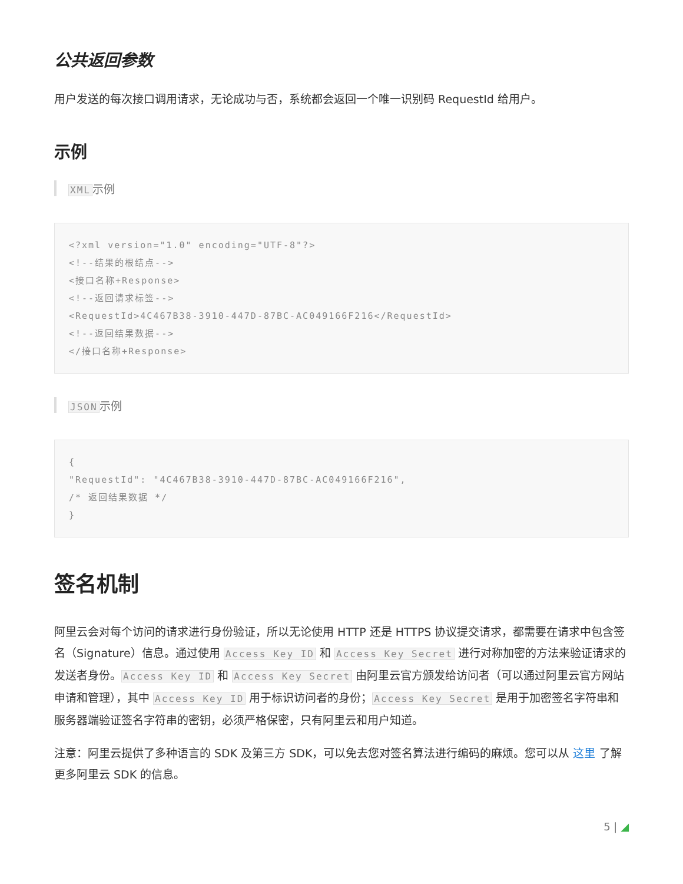公共返回参数
用户发送的每次接口调用请求，无论成功与否，系统都会返回一个唯一识别码 RequestId 给用户。
示例
XML示例
<?xml version="1.0" encoding="UTF-8"?>
<!--结果的根结点-->
<接口名称+Response>
<!--返回请求标签-->
<RequestId>4C467B38-3910-447D-87BC-AC049166F216</RequestId>
<!--返回结果数据-->
</接口名称+Response>
JSON示例
{
"RequestId": "4C467B38-3910-447D-87BC-AC049166F216",
/* 返回结果数据 */
}
签名机制
阿里云会对每个访问的请求进行身份验证，所以无论使用 HTTP 还是 HTTPS 协议提交请求，都需要在请求中包含签名（Signature）信息。通过使用 Access Key ID 和 Access Key Secret 进行对称加密的方法来验证请求的发送者身份。Access Key ID 和 Access Key Secret 由阿里云官方颁发给访问者（可以通过阿里云官方网站申请和管理），其中 Access Key ID 用于标识访问者的身份；Access Key Secret 是用于加密签名字符串和服务器端验证签名字符串的密钥，必须严格保密，只有阿里云和用户知道。
注意：阿里云提供了多种语言的 SDK 及第三方 SDK，可以免去您对签名算法进行编码的麻烦。您可以从 这里 了解更多阿里云 SDK 的信息。
5 | ◢